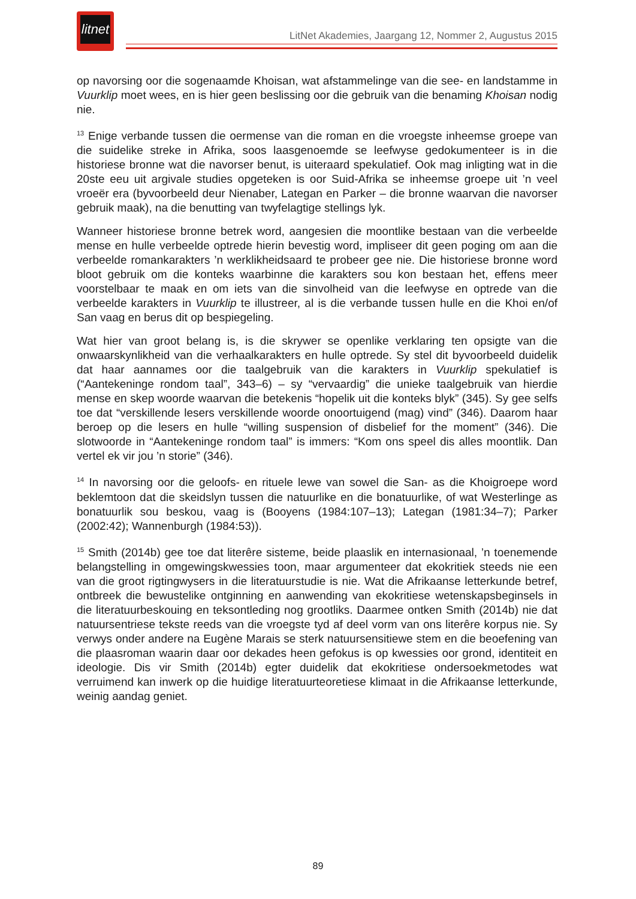litnet
LitNet Akademies, Jaargang 12, Nommer 2, Augustus 2015
op navorsing oor die sogenaamde Khoisan, wat afstammelinge van die see- en landstamme in Vuurklip moet wees, en is hier geen beslissing oor die gebruik van die benaming Khoisan nodig nie.
<sup>13</sup> Enige verbande tussen die oermense van die roman en die vroegste inheemse groepe van die suidelike streke in Afrika, soos laasgenoemde se leefwyse gedokumenteer is in die historiese bronne wat die navorser benut, is uiteraard spekulatief. Ook mag inligting wat in die 20ste eeu uit argivale studies opgeteken is oor Suid-Afrika se inheemse groepe uit ’n veel vroeër era (byvoorbeeld deur Nienaber, Lategan en Parker – die bronne waarvan die navorser gebruik maak), na die benutting van twyfelagtige stellings lyk.
Wanneer historiese bronne betrek word, aangesien die moontlike bestaan van die verbeelde mense en hulle verbeelde optrede hierin bevestig word, impliseer dit geen poging om aan die verbeelde romankarakters ’n werklikheidsaard te probeer gee nie. Die historiese bronne word bloot gebruik om die konteks waarbinne die karakters sou kon bestaan het, effens meer voorstelbaar te maak en om iets van die sinvolheid van die leefwyse en optrede van die verbeelde karakters in Vuurklip te illustreer, al is die verbande tussen hulle en die Khoi en/of San vaag en berus dit op bespiegeling.
Wat hier van groot belang is, is die skrywer se openlike verklaring ten opsigte van die onwaarskynlikheid van die verhaalkarakters en hulle optrede. Sy stel dit byvoorbeeld duidelik dat haar aannames oor die taalgebruik van die karakters in Vuurklip spekulatief is (“Aantekeninge rondom taal”, 343–6) – sy “vervaardig” die unieke taalgebruik van hierdie mense en skep woorde waarvan die betekenis “hopelik uit die konteks blyk” (345). Sy gee selfs toe dat “verskillende lesers verskillende woorde onoortuigend (mag) vind” (346). Daarom haar beroep op die lesers en hulle “willing suspension of disbelief for the moment” (346). Die slotwoorde in “Aantekeninge rondom taal” is immers: “Kom ons speel dis alles moontlik. Dan vertel ek vir jou ’n storie” (346).
<sup>14</sup> In navorsing oor die geloofs- en rituele lewe van sowel die San- as die Khoigroepe word beklemtoon dat die skeidslyn tussen die natuurlike en die bonatuurlike, of wat Westerlinge as bonatuurlik sou beskou, vaag is (Booyens (1984:107–13); Lategan (1981:34–7); Parker (2002:42); Wannenburgh (1984:53)).
<sup>15</sup> Smith (2014b) gee toe dat literêre sisteme, beide plaaslik en internasionaal, ’n toenemende belangstelling in omgewingskwessies toon, maar argumenteer dat ekokritiek steeds nie een van die groot rigtingwysers in die literatuurstudie is nie. Wat die Afrikaanse letterkunde betref, ontbreek die bewustelike ontginning en aanwending van ekokritiese wetenskapsbeginsels in die literatuurbeskouing en teksontleding nog grootliks. Daarmee ontken Smith (2014b) nie dat natuursentriese tekste reeds van die vroegste tyd af deel vorm van ons literêre korpus nie. Sy verwys onder andere na Eugène Marais se sterk natuursensitiewe stem en die beoefening van die plaasroman waarin daar oor dekades heen gefokus is op kwessies oor grond, identiteit en ideologie. Dis vir Smith (2014b) egter duidelik dat ekokritiese ondersoekmetodes wat verruimend kan inwerk op die huidige literatuurteoretiese klimaat in die Afrikaanse letterkunde, weinig aandag geniet.
89